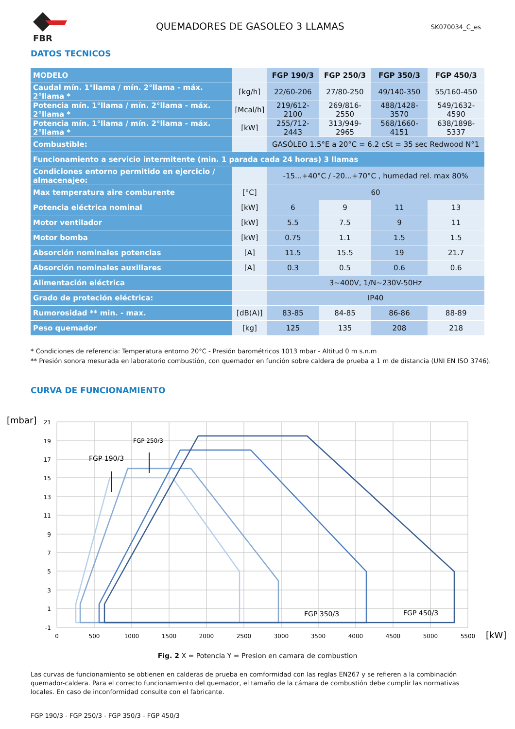FBR
QUEMADORES DE GASOLEO 3 LLAMAS
SK070034_C_es
DATOS TECNICOS
| MODELO | | FGP 190/3 | FGP 250/3 | FGP 350/3 | FGP 450/3 |
| --- | --- | --- | --- | --- | --- |
| Caudal mín. 1°llama / mín. 2°llama - máx. 2°llama * | [kg/h] | 22/60-206 | 27/80-250 | 49/140-350 | 55/160-450 |
| Potencia mín. 1°llama / mín. 2°llama - máx. 2°llama * | [Mcal/h] | 219/612-2100 | 269/816-2550 | 488/1428-3570 | 549/1632-4590 |
| Potencia mín. 1°llama / mín. 2°llama - máx. 2°llama * | [kW] | 255/712-2443 | 313/949-2965 | 568/1660-4151 | 638/1898-5337 |
| Combustible: | | GASÓLEO 1.5°E a 20°C = 6.2 cSt = 35 sec Redwood N°1 | | | |
| Funcionamiento a servicio intermitente (min. 1 parada cada 24 horas) 3 llamas | | | | | |
| Condiciones entorno permitido en ejercicio / almacenajeo: | | -15...+40°C / -20...+70°C , humedad rel. max 80% | | | |
| Max temperatura aire comburente | [°C] | 60 | | | |
| Potencia eléctrica nominal | [kW] | 6 | 9 | 11 | 13 |
| Motor ventilador | [kW] | 5.5 | 7.5 | 9 | 11 |
| Motor bomba | [kW] | 0.75 | 1.1 | 1.5 | 1.5 |
| Absorción nominales potencias | [A] | 11.5 | 15.5 | 19 | 21.7 |
| Absorción nominales auxiliares | [A] | 0.3 | 0.5 | 0.6 | 0.6 |
| Alimentación eléctrica | | 3~400V, 1/N~230V-50Hz | | | |
| Grado de proteción eléctrica: | | IP40 | | | |
| Rumorosidad ** min. - max. | [dB(A)] | 83-85 | 84-85 | 86-86 | 88-89 |
| Peso quemador | [kg] | 125 | 135 | 208 | 218 |
* Condiciones de referencia: Temperatura entorno 20°C - Presión barométricos 1013 mbar - Altitud 0 m s.n.m
** Presión sonora mesurada en laboratorio combustión, con quemador en función sobre caldera de prueba a 1 m de distancia (UNI EN ISO 3746).
CURVA DE FUNCIONAMIENTO
[mbar]
21
19
17
15
13
11
9
7
5
3
1
-1
0
500
1000
1500
2000
2500
3000
3500
4000
4500
5000
5500
[kW]
FGP 190/3
FGP 250/3
FGP 350/3
FGP 450/3
Fig. 2 X = Potencia Y = Presion en camara de combustion
Las curvas de funcionamiento se obtienen en calderas de prueba en comformidad con las reglas EN267 y se refieren a la combinación quemador-caldera. Para el correcto funcionamiento del quemador, el tamaño de la cámara de combustión debe cumplir las normativas locales. En caso de inconformidad consulte con el fabricante.
FGP 190/3 - FGP 250/3 - FGP 350/3 - FGP 450/3